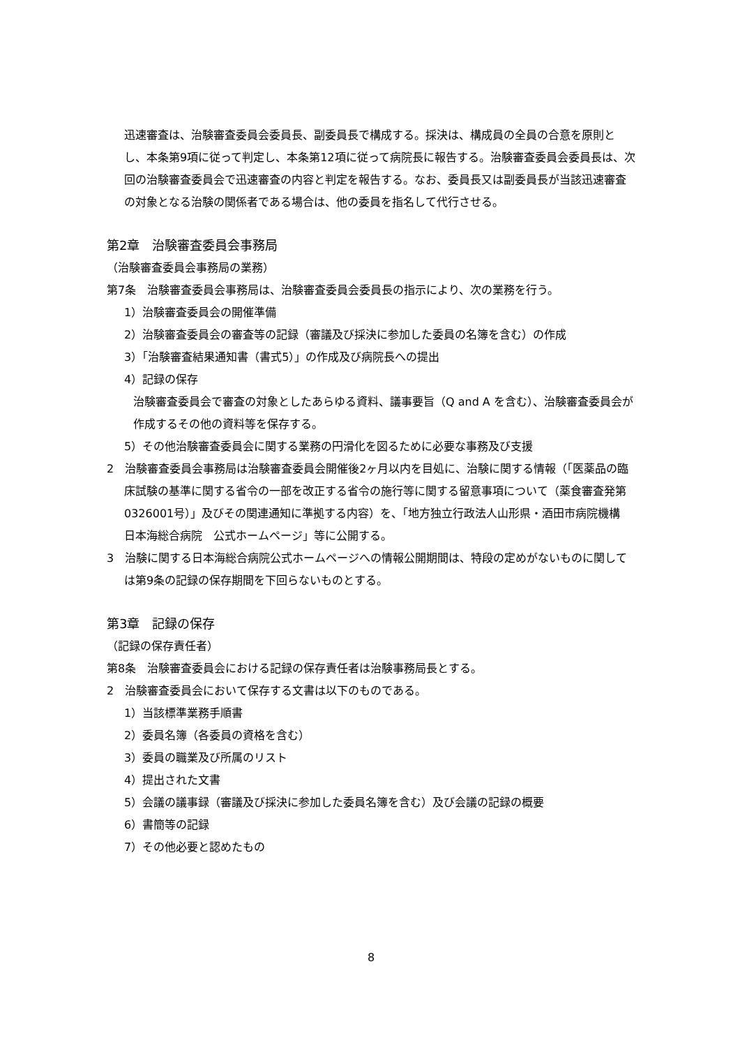迅速審査は、治験審査委員会委員長、副委員長で構成する。採決は、構成員の全員の合意を原則とし、本条第9項に従って判定し、本条第12項に従って病院長に報告する。治験審査委員会委員長は、次回の治験審査委員会で迅速審査の内容と判定を報告する。なお、委員長又は副委員長が当該迅速審査の対象となる治験の関係者である場合は、他の委員を指名して代行させる。
第2章　治験審査委員会事務局
（治験審査委員会事務局の業務）
第7条　治験審査委員会事務局は、治験審査委員会委員長の指示により、次の業務を行う。
1）治験審査委員会の開催準備
2）治験審査委員会の審査等の記録（審議及び採決に参加した委員の名簿を含む）の作成
3）「治験審査結果通知書（書式5）」の作成及び病院長への提出
4）記録の保存
治験審査委員会で審査の対象としたあらゆる資料、議事要旨（Q and A を含む）、治験審査委員会が作成するその他の資料等を保存する。
5）その他治験審査委員会に関する業務の円滑化を図るために必要な事務及び支援
2　治験審査委員会事務局は治験審査委員会開催後2ヶ月以内を目処に、治験に関する情報（「医薬品の臨床試験の基準に関する省令の一部を改正する省令の施行等に関する留意事項について（薬食審査発第0326001号）」及びその関連通知に準拠する内容）を、「地方独立行政法人山形県・酒田市病院機構　日本海総合病院　公式ホームページ」等に公開する。
3　治験に関する日本海総合病院公式ホームページへの情報公開期間は、特段の定めがないものに関しては第9条の記録の保存期間を下回らないものとする。
第3章　記録の保存
（記録の保存責任者）
第8条　治験審査委員会における記録の保存責任者は治験事務局長とする。
2　治験審査委員会において保存する文書は以下のものである。
1）当該標準業務手順書
2）委員名簿（各委員の資格を含む）
3）委員の職業及び所属のリスト
4）提出された文書
5）会議の議事録（審議及び採決に参加した委員名簿を含む）及び会議の記録の概要
6）書簡等の記録
7）その他必要と認めたもの
8